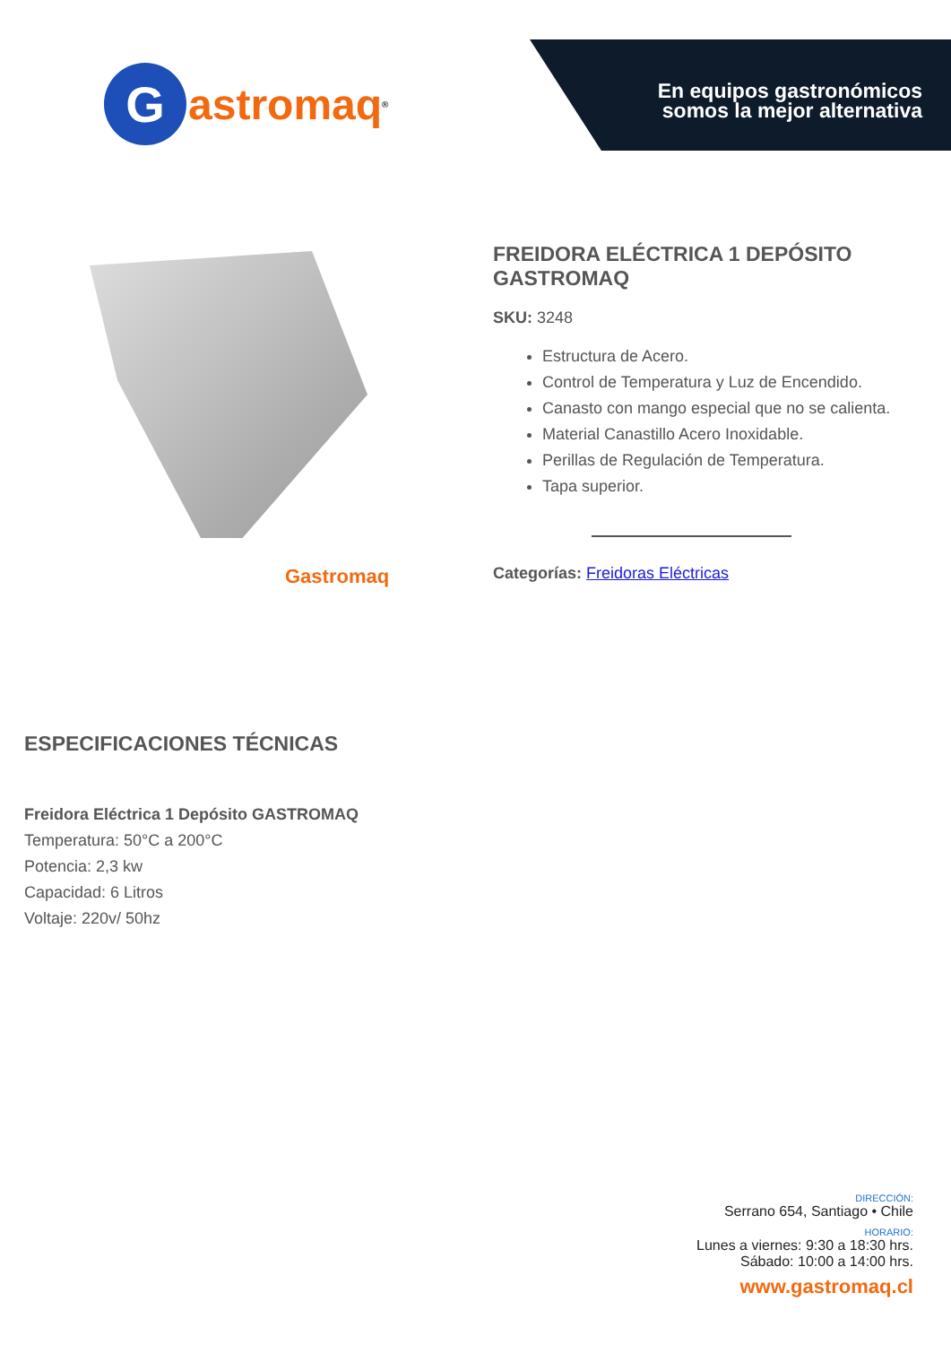Gastromaq<sup>®</sup>
En equipos gastronómicos
somos la mejor alternativa
Gastromaq
FREIDORA ELÉCTRICA 1 DEPÓSITO GASTROMAQ
SKU: 3248
Estructura de Acero.
Control de Temperatura y Luz de Encendido.
Canasto con mango especial que no se calienta.
Material Canastillo Acero Inoxidable.
Perillas de Regulación de Temperatura.
Tapa superior.
Categorías: Freidoras Eléctricas
ESPECIFICACIONES TÉCNICAS
Freidora Eléctrica 1 Depósito GASTROMAQ
Temperatura: 50°C a 200°C
Potencia: 2,3 kw
Capacidad: 6 Litros
Voltaje: 220v/ 50hz
DIRECCIÓN:
Serrano 654, Santiago • Chile
HORARIO:
Lunes a viernes: 9:30 a 18:30 hrs.
Sábado: 10:00 a 14:00 hrs.
www.gastromaq.cl